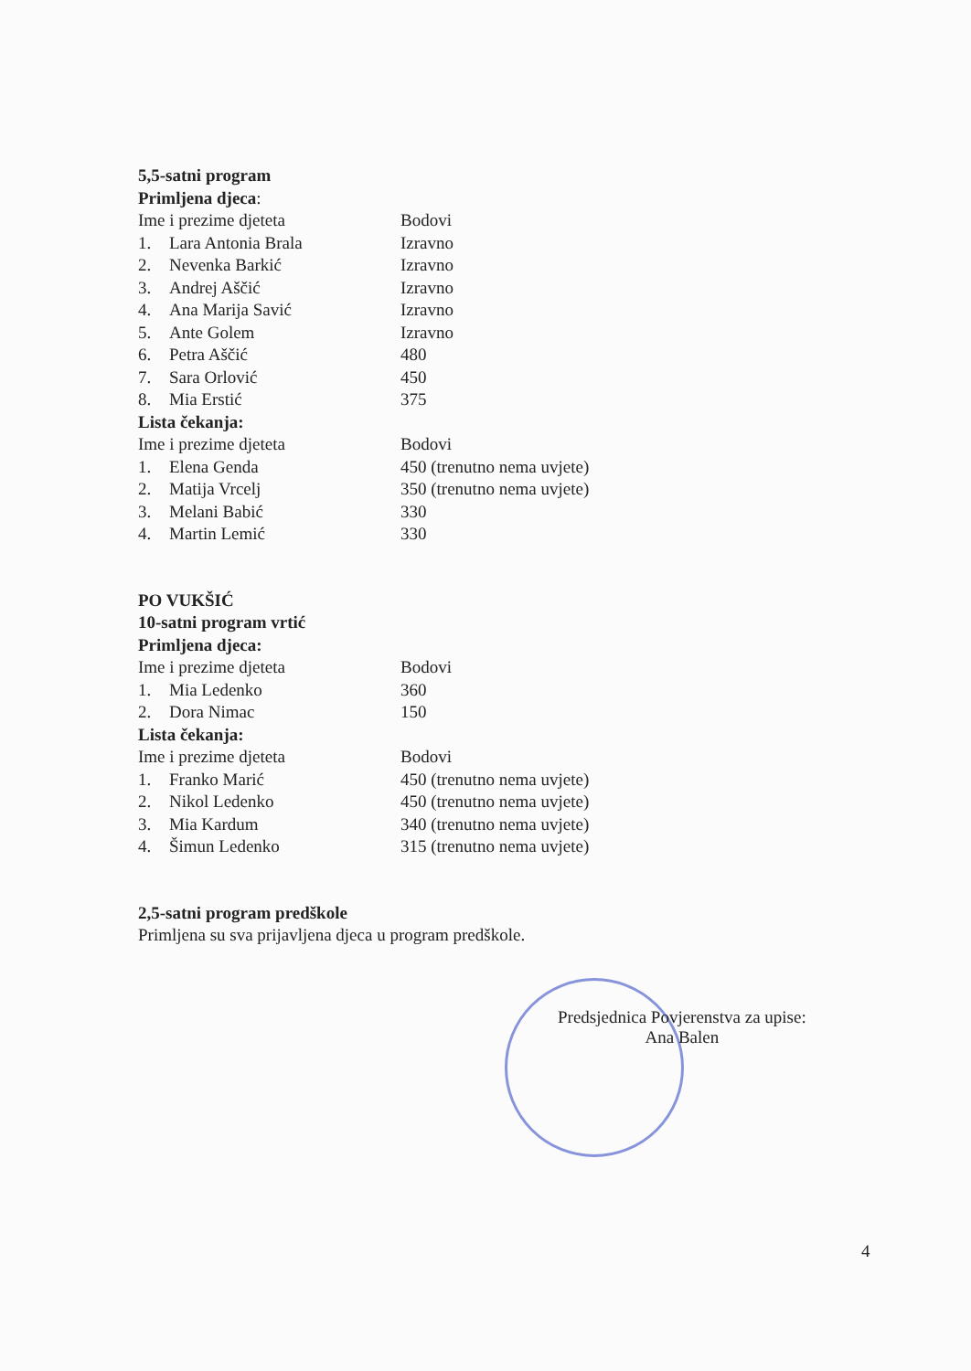5,5-satni program
Primljena djeca:
| Ime i prezime djeteta | | Bodovi |
| 1. | Lara Antonia Brala | Izravno |
| 2. | Nevenka Barkić | Izravno |
| 3. | Andrej Aščić | Izravno |
| 4. | Ana Marija Savić | Izravno |
| 5. | Ante Golem | Izravno |
| 6. | Petra Aščić | 480 |
| 7. | Sara Orlović | 450 |
| 8. | Mia Erstić | 375 |
Lista čekanja:
| Ime i prezime djeteta | | Bodovi |
| 1. | Elena Genda | 450 (trenutno nema uvjete) |
| 2. | Matija Vrcelj | 350 (trenutno nema uvjete) |
| 3. | Melani Babić | 330 |
| 4. | Martin Lemić | 330 |
PO VUKŠIĆ
10-satni program vrtić
Primljena djeca:
| Ime i prezime djeteta | | Bodovi |
| 1. | Mia Ledenko | 360 |
| 2. | Dora Nimac | 150 |
Lista čekanja:
| Ime i prezime djeteta | | Bodovi |
| 1. | Franko Marić | 450 (trenutno nema uvjete) |
| 2. | Nikol Ledenko | 450 (trenutno nema uvjete) |
| 3. | Mia Kardum | 340 (trenutno nema uvjete) |
| 4. | Šimun Ledenko | 315 (trenutno nema uvjete) |
2,5-satni program predškole
Primljena su sva prijavljena djeca u program predškole.
Predsjednica Povjerenstva za upise:
Ana Balen
4